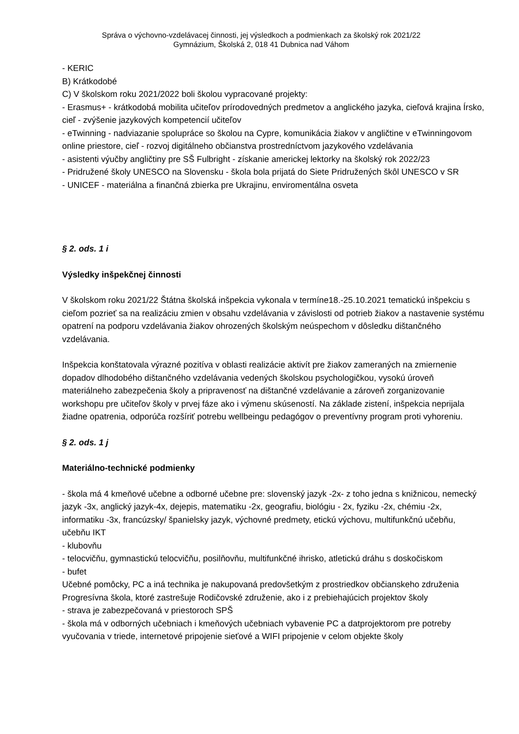Správa o výchovno-vzdelávacej činnosti, jej výsledkoch a podmienkach za školský rok 2021/22
Gymnázium, Školská 2, 018 41 Dubnica nad Váhom
- KERIC
B) Krátkodobé
C) V školskom roku 2021/2022 boli školou vypracované projekty:
- Erasmus+ - krátkodobá mobilita učiteľov prírodovedných predmetov a anglického jazyka, cieľová krajina Írsko, cieľ - zvýšenie jazykových kompetencií učiteľov
- eTwinning - nadviazanie spolupráce so školou na Cypre, komunikácia žiakov v angličtine v eTwinningovom online priestore, cieľ - rozvoj digitálneho občianstva prostredníctvom jazykového vzdelávania
- asistenti výučby angličtiny pre SŠ Fulbright - získanie americkej lektorky na školský rok 2022/23
- Pridružené školy UNESCO na Slovensku - škola bola prijatá do Siete Pridružených škôl UNESCO v SR
- UNICEF - materiálna a finančná zbierka pre Ukrajinu, enviromentálna osveta
§ 2. ods. 1 i
Výsledky inšpekčnej činnosti
V školskom roku 2021/22 Štátna školská inšpekcia vykonala v termíne18.-25.10.2021 tematickú inšpekciu s cieľom pozrieť sa na realizáciu zmien v obsahu vzdelávania v závislosti od potrieb žiakov a nastavenie systému opatrení na podporu vzdelávania žiakov ohrozených školským neúspechom v dôsledku dištančného vzdelávania.
Inšpekcia konštatovala výrazné pozitíva v oblasti realizácie aktivít pre žiakov zameraných na zmiernenie dopadov dlhodobého dištančného vzdelávania vedených školskou psychologičkou, vysokú úroveň materiálneho zabezpečenia školy a pripravenosť na dištančné vzdelávanie a zároveň zorganizovanie workshopu pre učiteľov školy v prvej fáze ako i výmenu skúseností. Na základe zistení, inšpekcia neprijala žiadne opatrenia, odporúča rozšíriť potrebu wellbeingu pedagógov o preventívny program proti vyhoreniu.
§ 2. ods. 1 j
Materiálno-technické podmienky
- škola má 4 kmeňové učebne a odborné učebne pre: slovenský jazyk -2x- z toho jedna s knižnicou, nemecký jazyk -3x, anglický jazyk-4x, dejepis, matematiku -2x, geografiu, biológiu - 2x, fyziku -2x, chémiu -2x, informatiku -3x, francúzsky/ španielsky jazyk, výchovné predmety, etickú výchovu, multifunkčnú učebňu, učebňu IKT
- klubovňu
- telocvičňu, gymnastickú telocvičňu, posilňovňu, multifunkčné ihrisko, atletickú dráhu s doskočiskom
- bufet
Učebné pomôcky, PC a iná technika je nakupovaná predovšetkým z prostriedkov občianskeho združenia Progresívna škola, ktoré zastrešuje Rodičovské združenie, ako i z prebiehajúcich projektov školy
- strava je zabezpečovaná v priestoroch SPŠ
- škola má v odborných učebniach i kmeňových učebniach vybavenie PC a datprojektorom pre potreby vyučovania v triede, internetové pripojenie sieťové a WIFI pripojenie v celom objekte školy